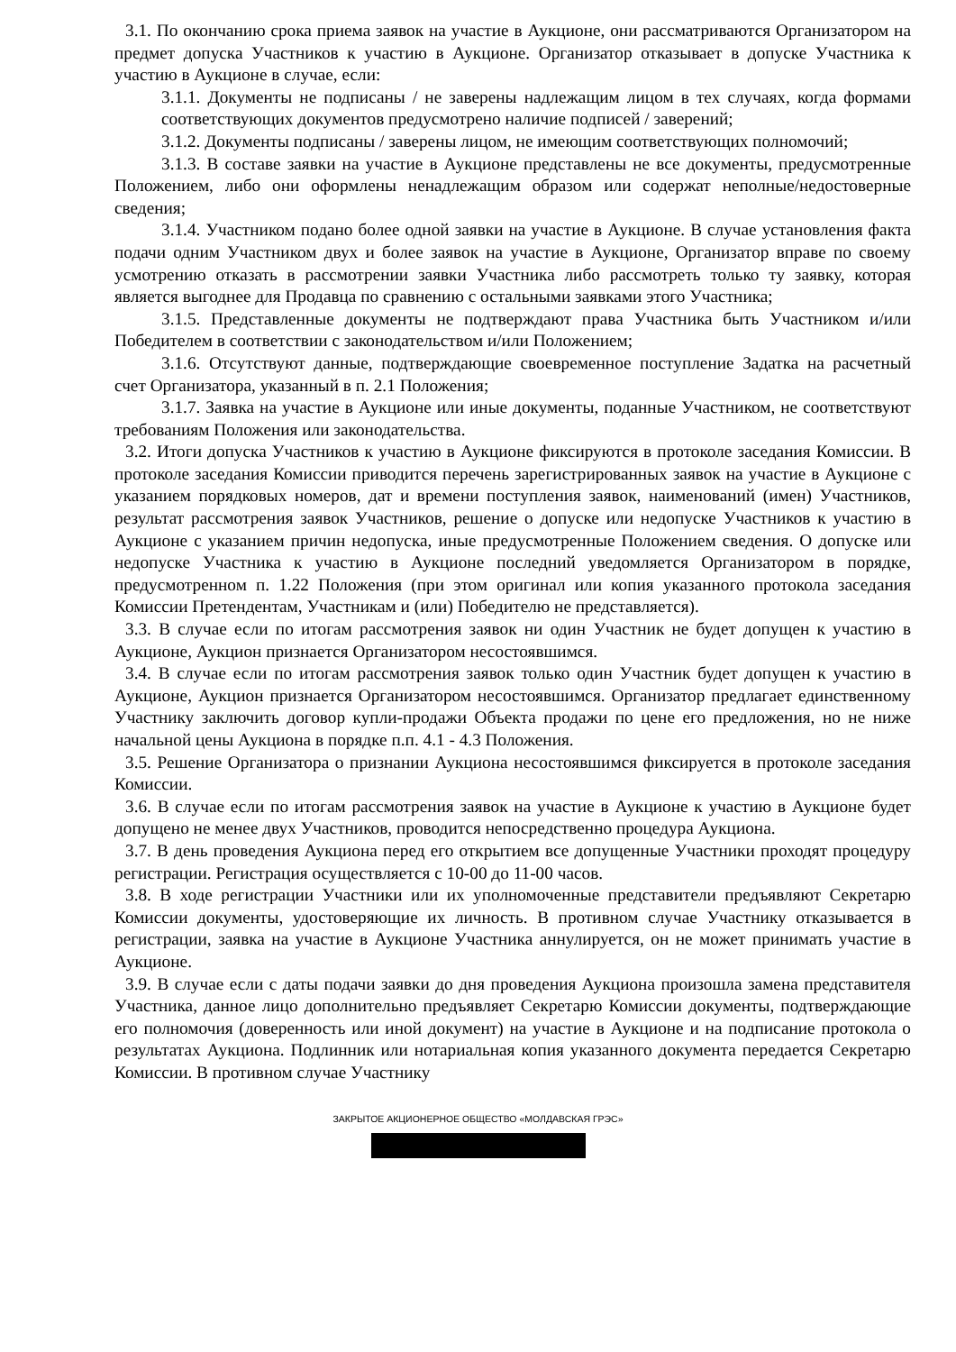3.1. По окончанию срока приема заявок на участие в Аукционе, они рассматриваются Организатором на предмет допуска Участников к участию в Аукционе. Организатор отказывает в допуске Участника к участию в Аукционе в случае, если:
3.1.1. Документы не подписаны / не заверены надлежащим лицом в тех случаях, когда формами соответствующих документов предусмотрено наличие подписей / заверений;
3.1.2. Документы подписаны / заверены лицом, не имеющим соответствующих полномочий;
3.1.3. В составе заявки на участие в Аукционе представлены не все документы, предусмотренные Положением, либо они оформлены ненадлежащим образом или содержат неполные/недостоверные сведения;
3.1.4. Участником подано более одной заявки на участие в Аукционе. В случае установления факта подачи одним Участником двух и более заявок на участие в Аукционе, Организатор вправе по своему усмотрению отказать в рассмотрении заявки Участника либо рассмотреть только ту заявку, которая является выгоднее для Продавца по сравнению с остальными заявками этого Участника;
3.1.5. Представленные документы не подтверждают права Участника быть Участником и/или Победителем в соответствии с законодательством и/или Положением;
3.1.6. Отсутствуют данные, подтверждающие своевременное поступление Задатка на расчетный счет Организатора, указанный в п. 2.1 Положения;
3.1.7. Заявка на участие в Аукционе или иные документы, поданные Участником, не соответствуют требованиям Положения или законодательства.
3.2. Итоги допуска Участников к участию в Аукционе фиксируются в протоколе заседания Комиссии. В протоколе заседания Комиссии приводится перечень зарегистрированных заявок на участие в Аукционе с указанием порядковых номеров, дат и времени поступления заявок, наименований (имен) Участников, результат рассмотрения заявок Участников, решение о допуске или недопуске Участников к участию в Аукционе с указанием причин недопуска, иные предусмотренные Положением сведения. О допуске или недопуске Участника к участию в Аукционе последний уведомляется Организатором в порядке, предусмотренном п. 1.22 Положения (при этом оригинал или копия указанного протокола заседания Комиссии Претендентам, Участникам и (или) Победителю не представляется).
3.3. В случае если по итогам рассмотрения заявок ни один Участник не будет допущен к участию в Аукционе, Аукцион признается Организатором несостоявшимся.
3.4. В случае если по итогам рассмотрения заявок только один Участник будет допущен к участию в Аукционе, Аукцион признается Организатором несостоявшимся. Организатор предлагает единственному Участнику заключить договор купли-продажи Объекта продажи по цене его предложения, но не ниже начальной цены Аукциона в порядке п.п. 4.1 - 4.3 Положения.
3.5. Решение Организатора о признании Аукциона несостоявшимся фиксируется в протоколе заседания Комиссии.
3.6. В случае если по итогам рассмотрения заявок на участие в Аукционе к участию в Аукционе будет допущено не менее двух Участников, проводится непосредственно процедура Аукциона.
3.7. В день проведения Аукциона перед его открытием все допущенные Участники проходят процедуру регистрации. Регистрация осуществляется с 10-00 до 11-00 часов.
3.8. В ходе регистрации Участники или их уполномоченные представители предъявляют Секретарю Комиссии документы, удостоверяющие их личность. В противном случае Участнику отказывается в регистрации, заявка на участие в Аукционе Участника аннулируется, он не может принимать участие в Аукционе.
3.9. В случае если с даты подачи заявки до дня проведения Аукциона произошла замена представителя Участника, данное лицо дополнительно предъявляет Секретарю Комиссии документы, подтверждающие его полномочия (доверенность или иной документ) на участие в Аукционе и на подписание протокола о результатах Аукциона. Подлинник или нотариальная копия указанного документа передается Секретарю Комиссии. В противном случае Участнику
ЗАКРЫТОЕ АКЦИОНЕРНОЕ ОБЩЕСТВО «МОЛДАВСКАЯ ГРЭС»